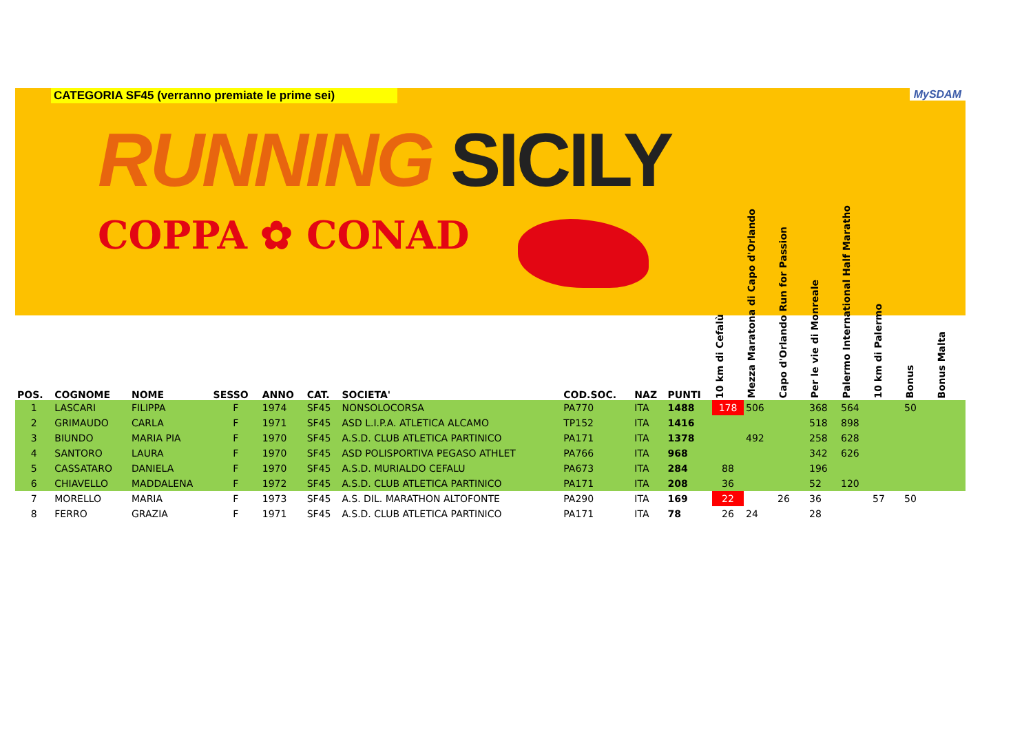CATEGORIA SF45 (verranno premiate le prime sei) MySDAM
RUNNING SICILY
COPPA ✿ CONAD
| POS. | COGNOME | NOME | SESSO | ANNO | CAT. | SOCIETA' | COD.SOC. | NAZ | PUNTI | 10 km di Cefalù | Mezza Maratona di Capo d'Orlando | Capo d'Orlando Run for Passion | Per le vie di Monreale | Palermo International Half Maratho | 10 km di Palermo | Bonus | Bonus Malta |
| --- | --- | --- | --- | --- | --- | --- | --- | --- | --- | --- | --- | --- | --- | --- | --- | --- | --- |
| 1 | LASCARI | FILIPPA | F | 1974 | SF45 | NONSOLOCORSA | PA770 | ITA | 1488 | 178 | 506 | | 368 | 564 | | 50 | |
| 2 | GRIMAUDO | CARLA | F | 1971 | SF45 | ASD L.I.P.A. ATLETICA ALCAMO | TP152 | ITA | 1416 | | | | 518 | 898 | | | |
| 3 | BIUNDO | MARIA PIA | F | 1970 | SF45 | A.S.D. CLUB ATLETICA PARTINICO | PA171 | ITA | 1378 | | 492 | | 258 | 628 | | | |
| 4 | SANTORO | LAURA | F | 1970 | SF45 | ASD POLISPORTIVA PEGASO ATHLET | PA766 | ITA | 968 | | | | 342 | 626 | | | |
| 5 | CASSATARO | DANIELA | F | 1970 | SF45 | A.S.D. MURIALDO CEFALU | PA673 | ITA | 284 | 88 | | | 196 | | | | |
| 6 | CHIAVELLO | MADDALENA | F | 1972 | SF45 | A.S.D. CLUB ATLETICA PARTINICO | PA171 | ITA | 208 | 36 | | | 52 | 120 | | | |
| 7 | MORELLO | MARIA | F | 1973 | SF45 | A.S. DIL. MARATHON ALTOFONTE | PA290 | ITA | 169 | 22 | | 26 | 36 | | 57 | 50 | |
| 8 | FERRO | GRAZIA | F | 1971 | SF45 | A.S.D. CLUB ATLETICA PARTINICO | PA171 | ITA | 78 | 26 | 24 | | 28 | | | | |